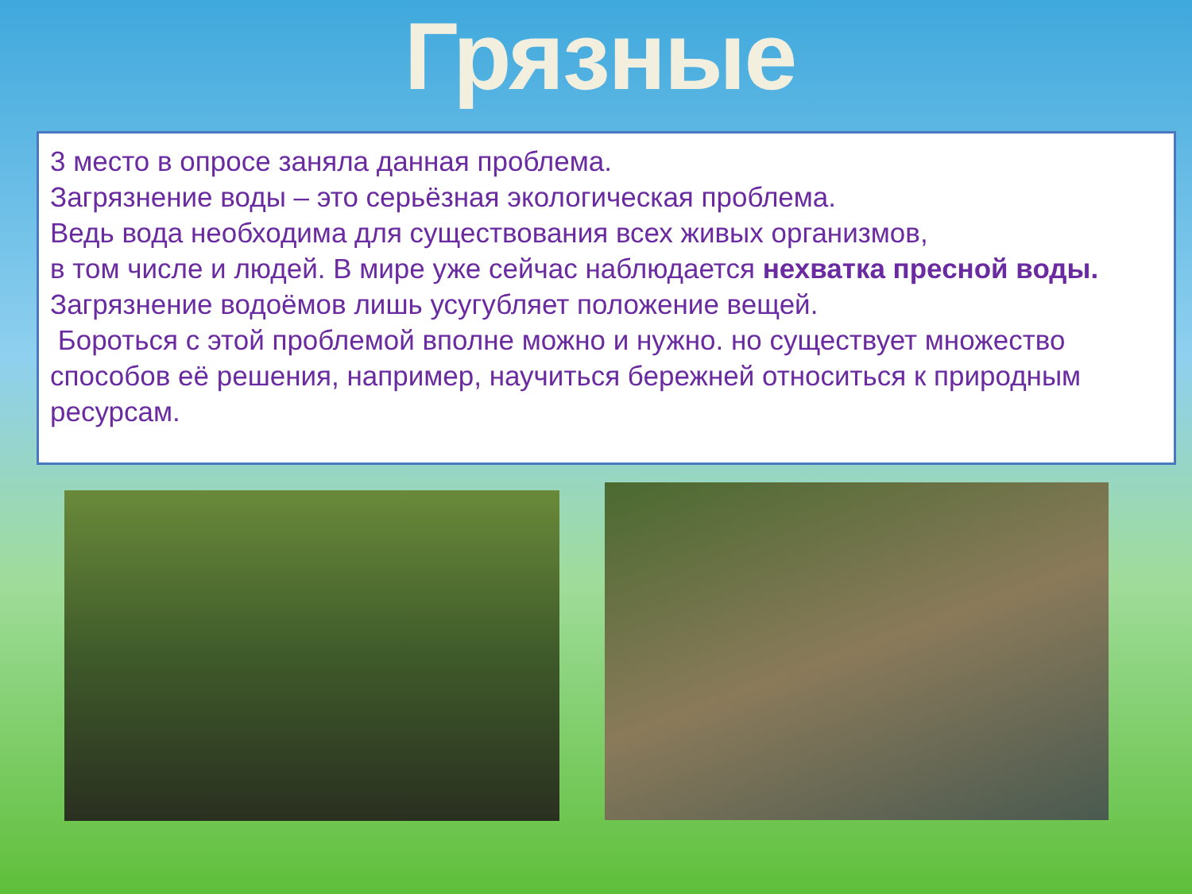Грязные
3 место в опросе заняла данная проблема.
Загрязнение воды – это серьёзная экологическая проблема.
Ведь вода необходима для существования всех живых организмов,
в том числе и людей. В мире уже сейчас наблюдается нехватка пресной воды. Загрязнение водоёмов лишь усугубляет положение вещей.
Бороться с этой проблемой вполне можно и нужно. но существует множество способов её решения, например, научиться бережней относиться к природным ресурсам.